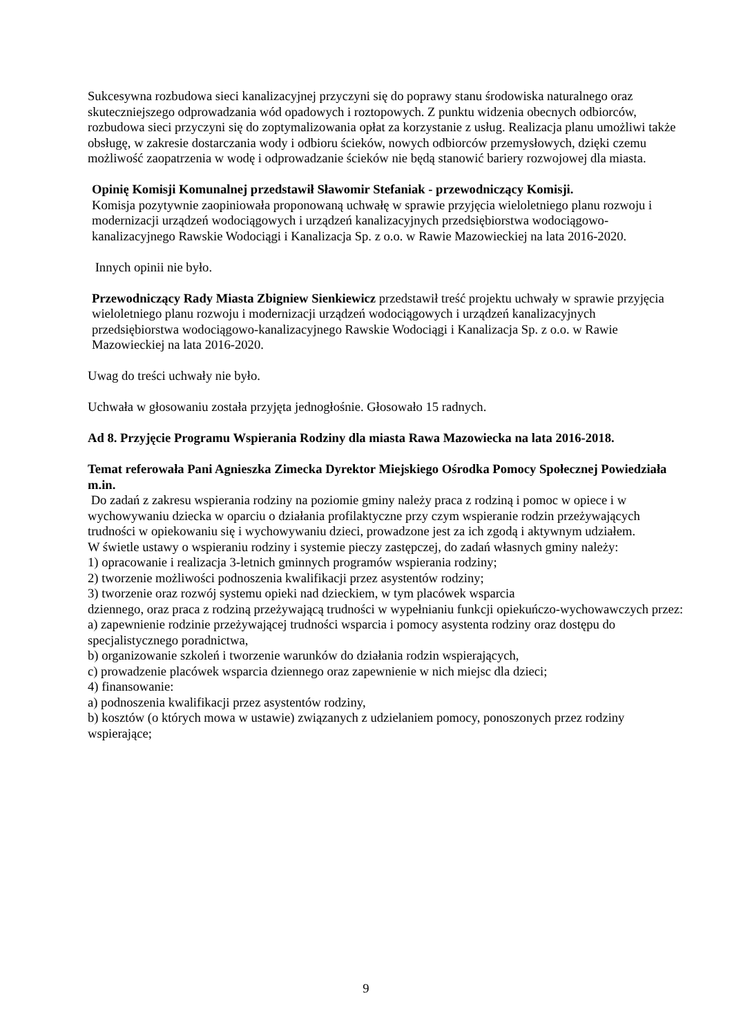Sukcesywna rozbudowa sieci kanalizacyjnej przyczyni się do poprawy stanu środowiska naturalnego oraz skuteczniejszego odprowadzania wód opadowych i roztopowych. Z punktu widzenia obecnych odbiorców, rozbudowa sieci przyczyni się do zoptymalizowania opłat za korzystanie z usług. Realizacja planu umożliwi także obsługę, w zakresie dostarczania wody i odbioru ścieków, nowych odbiorców przemysłowych, dzięki czemu możliwość zaopatrzenia w wodę i odprowadzanie ścieków nie będą stanowić bariery rozwojowej dla miasta.
Opinię Komisji Komunalnej przedstawił Sławomir Stefaniak - przewodniczący Komisji.
Komisja pozytywnie zaopiniowała proponowaną uchwałę w sprawie przyjęcia wieloletniego planu rozwoju i modernizacji urządzeń wodociągowych i urządzeń kanalizacyjnych przedsiębiorstwa wodociągowo-kanalizacyjnego Rawskie Wodociągi i Kanalizacja Sp. z o.o. w Rawie Mazowieckiej na lata 2016-2020.
Innych opinii nie było.
Przewodniczący Rady Miasta Zbigniew Sienkiewicz przedstawił treść projektu uchwały w sprawie przyjęcia wieloletniego planu rozwoju i modernizacji urządzeń wodociągowych i urządzeń kanalizacyjnych przedsiębiorstwa wodociągowo-kanalizacyjnego Rawskie Wodociągi i Kanalizacja Sp. z o.o. w Rawie Mazowieckiej na lata 2016-2020.
Uwag do treści uchwały nie było.
Uchwała w głosowaniu została przyjęta jednogłośnie. Głosowało 15 radnych.
Ad 8. Przyjęcie Programu Wspierania Rodziny dla miasta Rawa Mazowiecka na lata 2016-2018.
Temat referowała Pani Agnieszka Zimecka Dyrektor Miejskiego Ośrodka Pomocy Społecznej Powiedziała m.in.
Do zadań z zakresu wspierania rodziny na poziomie gminy należy praca z rodziną i pomoc w opiece i w wychowywaniu dziecka w oparciu o działania profilaktyczne przy czym wspieranie rodzin przeżywających trudności w opiekowaniu się i wychowywaniu dzieci, prowadzone jest za ich zgodą i aktywnym udziałem.
W świetle ustawy o wspieraniu rodziny i systemie pieczy zastępczej, do zadań własnych gminy należy:
1) opracowanie i realizacja 3-letnich gminnych programów wspierania rodziny;
2) tworzenie możliwości podnoszenia kwalifikacji przez asystentów rodziny;
3) tworzenie oraz rozwój systemu opieki nad dzieckiem, w tym placówek wsparcia
dziennego, oraz praca z rodziną przeżywającą trudności w wypełnianiu funkcji opiekuńczo-wychowawczych przez:
a) zapewnienie rodzinie przeżywającej trudności wsparcia i pomocy asystenta rodziny oraz dostępu do specjalistycznego poradnictwa,
b) organizowanie szkoleń i tworzenie warunków do działania rodzin wspierających,
c) prowadzenie placówek wsparcia dziennego oraz zapewnienie w nich miejsc dla dzieci;
4) finansowanie:
a) podnoszenia kwalifikacji przez asystentów rodziny,
b) kosztów (o których mowa w ustawie) związanych z udzielaniem pomocy, ponoszonych przez rodziny wspierające;
9